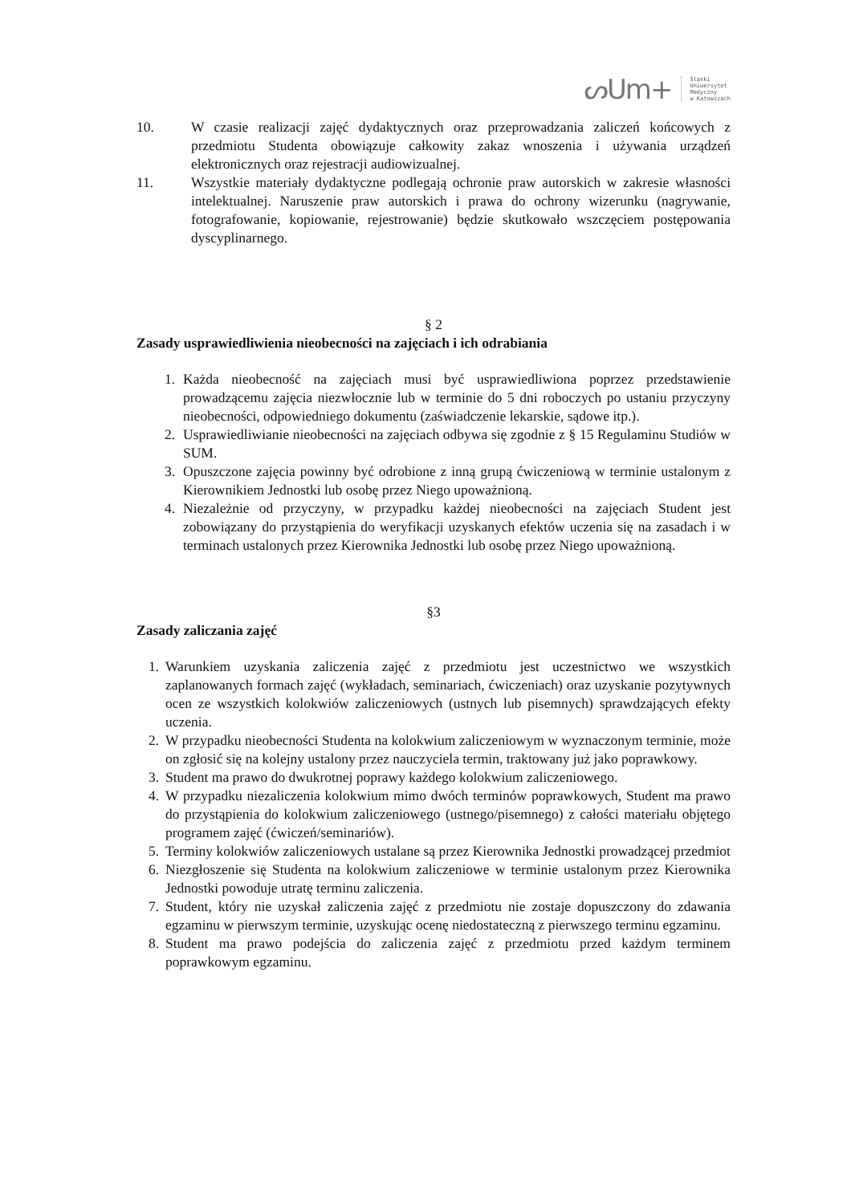ᔕUm+ Śląski
Uniwersytet
Medyczny
w Katowicach
10. W czasie realizacji zajęć dydaktycznych oraz przeprowadzania zaliczeń końcowych z przedmiotu Studenta obowiązuje całkowity zakaz wnoszenia i używania urządzeń elektronicznych oraz rejestracji audiowizualnej.
11. Wszystkie materiały dydaktyczne podlegają ochronie praw autorskich w zakresie własności intelektualnej. Naruszenie praw autorskich i prawa do ochrony wizerunku (nagrywanie, fotografowanie, kopiowanie, rejestrowanie) będzie skutkowało wszczęciem postępowania dyscyplinarnego.
§ 2
Zasady usprawiedliwienia nieobecności na zajęciach i ich odrabiania
1. Każda nieobecność na zajęciach musi być usprawiedliwiona poprzez przedstawienie prowadzącemu zajęcia niezwłocznie lub w terminie do 5 dni roboczych po ustaniu przyczyny nieobecności, odpowiedniego dokumentu (zaświadczenie lekarskie, sądowe itp.).
2. Usprawiedliwianie nieobecności na zajęciach odbywa się zgodnie z § 15 Regulaminu Studiów w SUM.
3. Opuszczone zajęcia powinny być odrobione z inną grupą ćwiczeniową w terminie ustalonym z Kierownikiem Jednostki lub osobę przez Niego upoważnioną.
4. Niezależnie od przyczyny, w przypadku każdej nieobecności na zajęciach Student jest zobowiązany do przystąpienia do weryfikacji uzyskanych efektów uczenia się na zasadach i w terminach ustalonych przez Kierownika Jednostki lub osobę przez Niego upoważnioną.
§3
Zasady zaliczania zajęć
1. Warunkiem uzyskania zaliczenia zajęć z przedmiotu jest uczestnictwo we wszystkich zaplanowanych formach zajęć (wykładach, seminariach, ćwiczeniach) oraz uzyskanie pozytywnych ocen ze wszystkich kolokwiów zaliczeniowych (ustnych lub pisemnych) sprawdzających efekty uczenia.
2. W przypadku nieobecności Studenta na kolokwium zaliczeniowym w wyznaczonym terminie, może on zgłosić się na kolejny ustalony przez nauczyciela termin, traktowany już jako poprawkowy.
3. Student ma prawo do dwukrotnej poprawy każdego kolokwium zaliczeniowego.
4. W przypadku niezaliczenia kolokwium mimo dwóch terminów poprawkowych, Student ma prawo do przystąpienia do kolokwium zaliczeniowego (ustnego/pisemnego) z całości materiału objętego programem zajęć (ćwiczeń/seminariów).
5. Terminy kolokwiów zaliczeniowych ustalane są przez Kierownika Jednostki prowadzącej przedmiot
6. Niezgłoszenie się Studenta na kolokwium zaliczeniowe w terminie ustalonym przez Kierownika Jednostki powoduje utratę terminu zaliczenia.
7. Student, który nie uzyskał zaliczenia zajęć z przedmiotu nie zostaje dopuszczony do zdawania egzaminu w pierwszym terminie, uzyskując ocenę niedostateczną z pierwszego terminu egzaminu.
8. Student ma prawo podejścia do zaliczenia zajęć z przedmiotu przed każdym terminem poprawkowym egzaminu.